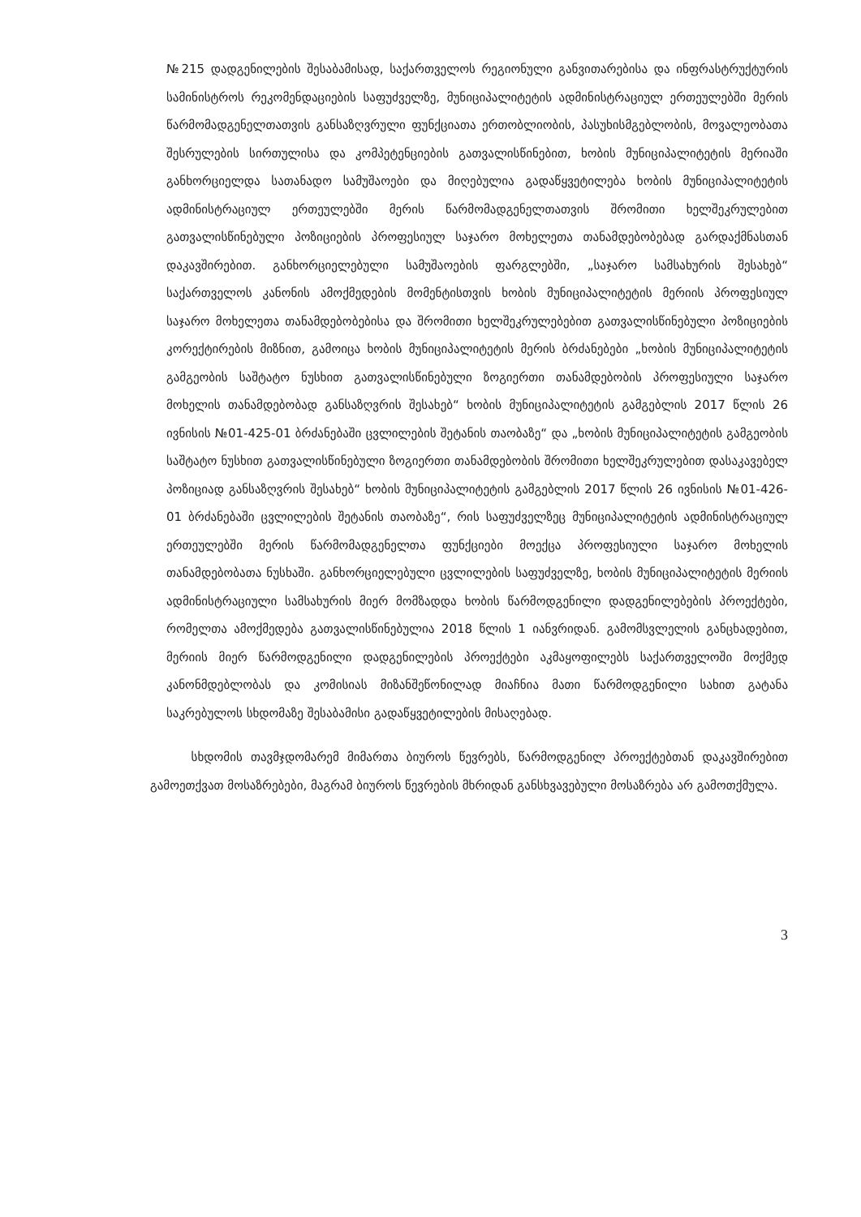№215 დადგენილების შესაბამისად, საქართველოს რეგიონული განვითარებისა და ინფრასტრუქტურის სამინისტროს რეკომენდაციების საფუძველზე, მუნიციპალიტეტის ადმინისტრაციულ ერთეულებში მერის წარმომადგენელთათვის განსაზღვრული ფუნქციათა ერთობლიობის, პასუხისმგებლობის, მოვალეობათა შესრულების სირთულისა და კომპეტენციების გათვალისწინებით, ხობის მუნიციპალიტეტის მერიაში განხორციელდა სათანადო სამუშაოები და მიღებულია გადაწყვეტილება ხობის მუნიციპალიტეტის ადმინისტრაციულ ერთეულებში მერის წარმომადგენელთათვის შრომითი ხელშეკრულებით გათვალისწინებული პოზიციების პროფესიულ საჯარო მოხელეთა თანამდებობებად გარდაქმნასთან დაკავშირებით. განხორციელებული სამუშაოების ფარგლებში, „საჯარო სამსახურის შესახებ“ საქართველოს კანონის ამოქმედების მომენტისთვის ხობის მუნიციპალიტეტის მერიის პროფესიულ საჯარო მოხელეთა თანამდებობებისა და შრომითი ხელშეკრულებებით გათვალისწინებული პოზიციების კორექტირების მიზნით, გამოიცა ხობის მუნიციპალიტეტის მერის ბრძანებები „ხობის მუნიციპალიტეტის გამგეობის საშტატო ნუსხით გათვალისწინებული ზოგიერთი თანამდებობის პროფესიული საჯარო მოხელის თანამდებობად განსაზღვრის შესახებ“ ხობის მუნიციპალიტეტის გამგებლის 2017 წლის 26 ივნისის №01-425-01 ბრძანებაში ცვლილების შეტანის თაობაზე“ და „ხობის მუნიციპალიტეტის გამგეობის საშტატო ნუსხით გათვალისწინებული ზოგიერთი თანამდებობის შრომითი ხელშეკრულებით დასაკავებელ პოზიციად განსაზღვრის შესახებ“ ხობის მუნიციპალიტეტის გამგებლის 2017 წლის 26 ივნისის №01-426-01 ბრძანებაში ცვლილების შეტანის თაობაზე“, რის საფუძველზეც მუნიციპალიტეტის ადმინისტრაციულ ერთეულებში მერის წარმომადგენელთა ფუნქციები მოექცა პროფესიული საჯარო მოხელის თანამდებობათა ნუსხაში. განხორციელებული ცვლილების საფუძველზე, ხობის მუნიციპალიტეტის მერიის ადმინისტრაციული სამსახურის მიერ მომზადდა ხობის წარმოდგენილი დადგენილებების პროექტები, რომელთა ამოქმედება გათვალისწინებულია 2018 წლის 1 იანვრიდან. გამომსვლელის განცხადებით, მერიის მიერ წარმოდგენილი დადგენილების პროექტები აკმაყოფილებს საქართველოში მოქმედ კანონმდებლობას და კომისიას მიზანშეწონილად მიაჩნია მათი წარმოდგენილი სახით გატანა საკრებულოს სხდომაზე შესაბამისი გადაწყვეტილების მისაღებად.
სხდომის თავმჯდომარემ მიმართა ბიუროს წევრებს, წარმოდგენილ პროექტებთან დაკავშირებით გამოეთქვათ მოსაზრებები, მაგრამ ბიუროს წევრების მხრიდან განსხვავებული მოსაზრება არ გამოთქმულა.
3